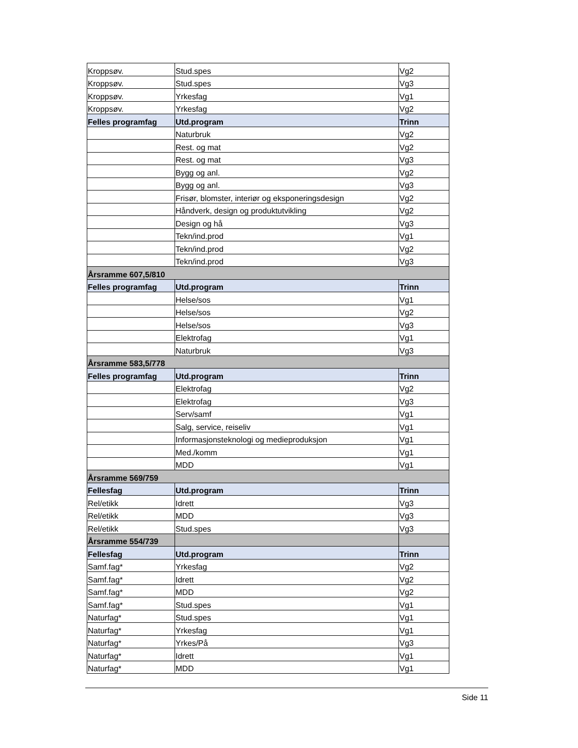| Kroppsøv. | Stud.spes | Vg2 |
| Kroppsøv. | Stud.spes | Vg3 |
| Kroppsøv. | Yrkesfag | Vg1 |
| Kroppsøv. | Yrkesfag | Vg2 |
| Felles programfag | Utd.program | Trinn |
| | Naturbruk | Vg2 |
| | Rest. og mat | Vg2 |
| | Rest. og mat | Vg3 |
| | Bygg og anl. | Vg2 |
| | Bygg og anl. | Vg3 |
| | Frisør, blomster, interiør og eksponeringsdesign | Vg2 |
| | Håndverk, design og produktutvikling | Vg2 |
| | Design og hå | Vg3 |
| | Tekn/ind.prod | Vg1 |
| | Tekn/ind.prod | Vg2 |
| | Tekn/ind.prod | Vg3 |
| Årsramme 607,5/810 | | |
| Felles programfag | Utd.program | Trinn |
| | Helse/sos | Vg1 |
| | Helse/sos | Vg2 |
| | Helse/sos | Vg3 |
| | Elektrofag | Vg1 |
| | Naturbruk | Vg3 |
| Årsramme 583,5/778 | | |
| Felles programfag | Utd.program | Trinn |
| | Elektrofag | Vg2 |
| | Elektrofag | Vg3 |
| | Serv/samf | Vg1 |
| | Salg, service, reiseliv | Vg1 |
| | Informasjonsteknologi og medieproduksjon | Vg1 |
| | Med./komm | Vg1 |
| | MDD | Vg1 |
| Årsramme 569/759 | | |
| Fellesfag | Utd.program | Trinn |
| Rel/etikk | Idrett | Vg3 |
| Rel/etikk | MDD | Vg3 |
| Rel/etikk | Stud.spes | Vg3 |
| Årsramme 554/739 | | |
| Fellesfag | Utd.program | Trinn |
| Samf.fag* | Yrkesfag | Vg2 |
| Samf.fag* | Idrett | Vg2 |
| Samf.fag* | MDD | Vg2 |
| Samf.fag* | Stud.spes | Vg1 |
| Naturfag* | Stud.spes | Vg1 |
| Naturfag* | Yrkesfag | Vg1 |
| Naturfag* | Yrkes/På | Vg3 |
| Naturfag* | Idrett | Vg1 |
| Naturfag* | MDD | Vg1 |
Side 11